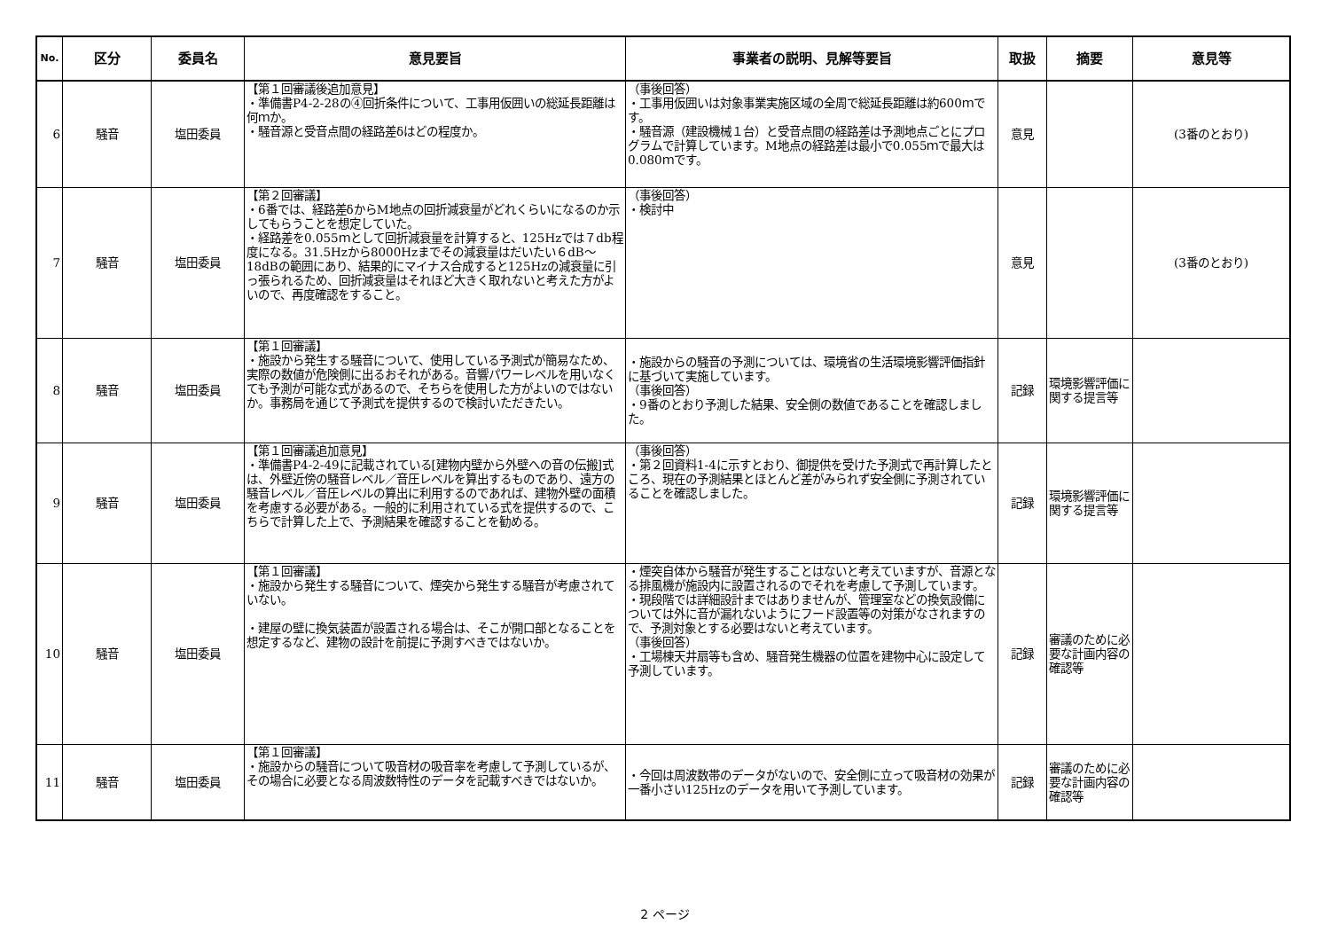| No. | 区分 | 委員名 | 意見要旨 | 事業者の説明、見解等要旨 | 取扱 | 摘要 | 意見等 |
| --- | --- | --- | --- | --- | --- | --- | --- |
| 6 | 騒音 | 塩田委員 | 【第１回審議後追加意見】 ・準備書P4-2-28の④回折条件について、工事用仮囲いの総延長距離は何ｍか。 ・騒音源と受音点間の経路差δはどの程度か。 | （事後回答） ・工事用仮囲いは対象事業実施区域の全周で総延長距離は約600ｍです。 ・騒音源（建設機械１台）と受音点間の経路差は予測地点ごとにプログラムで計算しています。M地点の経路差は最小で0.055ｍで最大は0.080ｍです。 | 意見 | | (3番のとおり) |
| 7 | 騒音 | 塩田委員 | 【第２回審議】 ・6番では、経路差δからM地点の回折減衰量がどれくらいになるのか示してもらうことを想定していた。 ・経路差を0.055ｍとして回折減衰量を計算すると、125Hzでは７db程度になる。31.5Hzから8000Hzまでその減衰量はだいたい６dB～18dBの範囲にあり、結果的にマイナス合成すると125Hzの減衰量に引っ張られるため、回折減衰量はそれほど大きく取れないと考えた方がよいので、再度確認をすること。 | （事後回答） ・検討中 | 意見 | | (3番のとおり) |
| 8 | 騒音 | 塩田委員 | 【第１回審議】 ・施設から発生する騒音について、使用している予測式が簡易なため、実際の数値が危険側に出るおそれがある。音響パワーレベルを用いなくても予測が可能な式があるので、そちらを使用した方がよいのではないか。事務局を通じて予測式を提供するので検討いただきたい。 | ・施設からの騒音の予測については、環境省の生活環境影響評価指針に基づいて実施しています。 （事後回答） ・9番のとおり予測した結果、安全側の数値であることを確認しました。 | 記録 | 環境影響評価に関する提言等 | |
| 9 | 騒音 | 塩田委員 | 【第１回審議追加意見】 ・準備書P4-2-49に記載されている[建物内壁から外壁への音の伝搬]式は、外壁近傍の騒音レベル／音圧レベルを算出するものであり、遠方の騒音レベル／音圧レベルの算出に利用するのであれば、建物外壁の面積を考慮する必要がある。一般的に利用されている式を提供するので、こちらで計算した上で、予測結果を確認することを勧める。 | （事後回答） ・第２回資料1-4に示すとおり、御提供を受けた予測式で再計算したところ、現在の予測結果とほとんど差がみられず安全側に予測されていることを確認しました。 | 記録 | 環境影響評価に関する提言等 | |
| 10 | 騒音 | 塩田委員 | 【第１回審議】 ・施設から発生する騒音について、煙突から発生する騒音が考慮されていない。 ・建屋の壁に換気装置が設置される場合は、そこが開口部となることを想定するなど、建物の設計を前提に予測すべきではないか。 | ・煙突自体から騒音が発生することはないと考えていますが、音源となる排風機が施設内に設置されるのでそれを考慮して予測しています。 ・現段階では詳細設計まではありませんが、管理室などの換気設備については外に音が漏れないようにフード設置等の対策がなされますので、予測対象とする必要はないと考えています。 （事後回答） ・工場棟天井扇等も含め、騒音発生機器の位置を建物中心に設定して予測しています。 | 記録 | 審議のために必要な計画内容の確認等 | |
| 11 | 騒音 | 塩田委員 | 【第１回審議】 ・施設からの騒音について吸音材の吸音率を考慮して予測しているが、その場合に必要となる周波数特性のデータを記載すべきではないか。 | ・今回は周波数帯のデータがないので、安全側に立って吸音材の効果が一番小さい125Hzのデータを用いて予測しています。 | 記録 | 審議のために必要な計画内容の確認等 | |
2 ページ